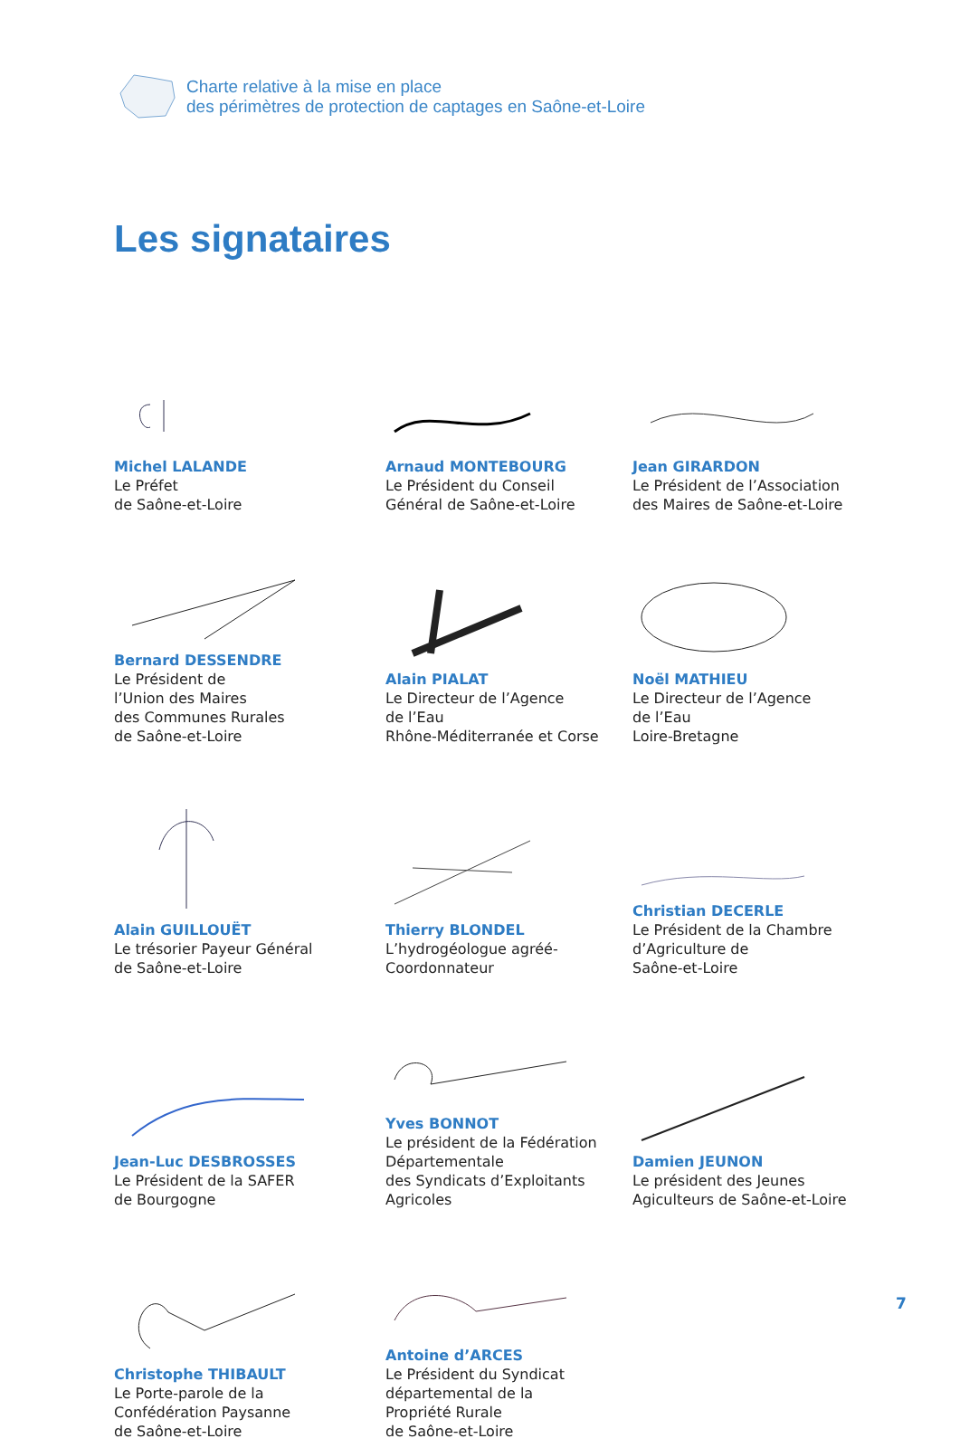Charte relative à la mise en place
des périmètres de protection de captages en Saône-et-Loire
Les signataires
Michel LALANDE
Le Préfet
de Saône-et-Loire
Arnaud MONTEBOURG
Le Président du Conseil
Général de Saône-et-Loire
Jean GIRARDON
Le Président de l’Association
des Maires de Saône-et-Loire
Bernard DESSENDRE
Le Président de
l’Union des Maires
des Communes Rurales
de Saône-et-Loire
Alain PIALAT
Le Directeur de l’Agence
de l’Eau
Rhône-Méditerranée et Corse
Noël MATHIEU
Le Directeur de l’Agence
de l’Eau
Loire-Bretagne
Alain GUILLOUËT
Le trésorier Payeur Général
de Saône-et-Loire
Thierry BLONDEL
L’hydrogéologue agréé-
Coordonnateur
Christian DECERLE
Le Président de la Chambre
d’Agriculture de
Saône-et-Loire
Jean-Luc DESBROSSES
Le Président de la SAFER
de Bourgogne
Yves BONNOT
Le président de la Fédération
Départementale
des Syndicats d’Exploitants
Agricoles
Damien JEUNON
Le président des Jeunes
Agiculteurs de Saône-et-Loire
Christophe THIBAULT
Le Porte-parole de la
Confédération Paysanne
de Saône-et-Loire
Antoine d’ARCES
Le Président du Syndicat
départemental de la
Propriété Rurale
de Saône-et-Loire
7